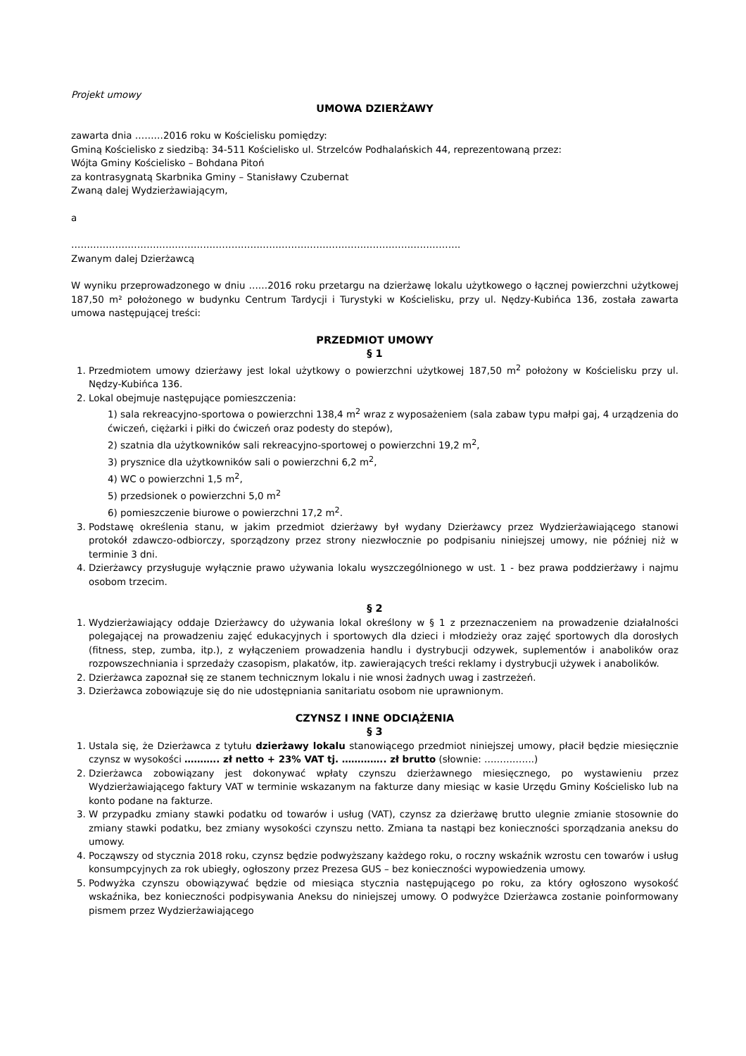Projekt umowy
UMOWA DZIERŻAWY
zawarta dnia ………2016 roku w Kościelisku pomiędzy:
Gminą Kościelisko z siedzibą: 34-511 Kościelisko ul. Strzelców Podhalańskich 44, reprezentowaną przez:
Wójta Gminy Kościelisko – Bohdana Pitoń
za kontrasygnatą Skarbnika Gminy – Stanisławy Czubernat
Zwaną dalej Wydzierżawiającym,
a
…………………………………………………………………………………………………………….
Zwanym dalej Dzierżawcą
W wyniku przeprowadzonego w dniu ……2016 roku przetargu na dzierżawę lokalu użytkowego o łącznej powierzchni użytkowej 187,50 m² położonego w budynku Centrum Tardycji i Turystyki w Kościelisku, przy ul. Nędzy-Kubińca 136, została zawarta umowa następującej treści:
PRZEDMIOT UMOWY
§ 1
1. Przedmiotem umowy dzierżawy jest lokal użytkowy o powierzchni użytkowej 187,50 m<sup>2</sup> położony w Kościelisku przy ul. Nędzy-Kubińca 136.
2. Lokal obejmuje następujące pomieszczenia:
1) sala rekreacyjno-sportowa o powierzchni 138,4 m<sup>2</sup> wraz z wyposażeniem (sala zabaw typu małpi gaj, 4 urządzenia do ćwiczeń, ciężarki i piłki do ćwiczeń oraz podesty do stepów),
2) szatnia dla użytkowników sali rekreacyjno-sportowej o powierzchni 19,2 m<sup>2</sup>,
3) prysznice dla użytkowników sali o powierzchni 6,2 m<sup>2</sup>,
4) WC o powierzchni 1,5 m<sup>2</sup>,
5) przedsionek o powierzchni 5,0 m<sup>2</sup>
6) pomieszczenie biurowe o powierzchni 17,2 m<sup>2</sup>.
3. Podstawę określenia stanu, w jakim przedmiot dzierżawy był wydany Dzierżawcy przez Wydzierżawiającego stanowi protokół zdawczo-odbiorczy, sporządzony przez strony niezwłocznie po podpisaniu niniejszej umowy, nie później niż w terminie 3 dni.
4. Dzierżawcy przysługuje wyłącznie prawo używania lokalu wyszczególnionego w ust. 1 - bez prawa poddzierżawy i najmu osobom trzecim.
§ 2
1. Wydzierżawiający oddaje Dzierżawcy do używania lokal określony w § 1 z przeznaczeniem na prowadzenie działalności polegającej na prowadzeniu zajęć edukacyjnych i sportowych dla dzieci i młodzieży oraz zajęć sportowych dla dorosłych (fitness, step, zumba, itp.), z wyłączeniem prowadzenia handlu i dystrybucji odzywek, suplementów i anabolików oraz rozpowszechniania i sprzedaży czasopism, plakatów, itp. zawierających treści reklamy i dystrybucji używek i anabolików.
2. Dzierżawca zapoznał się ze stanem technicznym lokalu i nie wnosi żadnych uwag i zastrzeżeń.
3. Dzierżawca zobowiązuje się do nie udostępniania sanitariatu osobom nie uprawnionym.
CZYNSZ I INNE ODCIĄŻENIA
§ 3
1. Ustala się, że Dzierżawca z tytułu dzierżawy lokalu stanowiącego przedmiot niniejszej umowy, płacił będzie miesięcznie czynsz w wysokości ……….. zł netto + 23% VAT tj. ………….. zł brutto (słownie: …………….)
2. Dzierżawca zobowiązany jest dokonywać wpłaty czynszu dzierżawnego miesięcznego, po wystawieniu przez Wydzierżawiającego faktury VAT w terminie wskazanym na fakturze dany miesiąc w kasie Urzędu Gminy Kościelisko lub na konto podane na fakturze.
3. W przypadku zmiany stawki podatku od towarów i usług (VAT), czynsz za dzierżawę brutto ulegnie zmianie stosownie do zmiany stawki podatku, bez zmiany wysokości czynszu netto. Zmiana ta nastąpi bez konieczności sporządzania aneksu do umowy.
4. Począwszy od stycznia 2018 roku, czynsz będzie podwyższany każdego roku, o roczny wskaźnik wzrostu cen towarów i usług konsumpcyjnych za rok ubiegły, ogłoszony przez Prezesa GUS – bez konieczności wypowiedzenia umowy.
5. Podwyżka czynszu obowiązywać będzie od miesiąca stycznia następującego po roku, za który ogłoszono wysokość wskaźnika, bez konieczności podpisywania Aneksu do niniejszej umowy. O podwyżce Dzierżawca zostanie poinformowany pismem przez Wydzierżawiającego